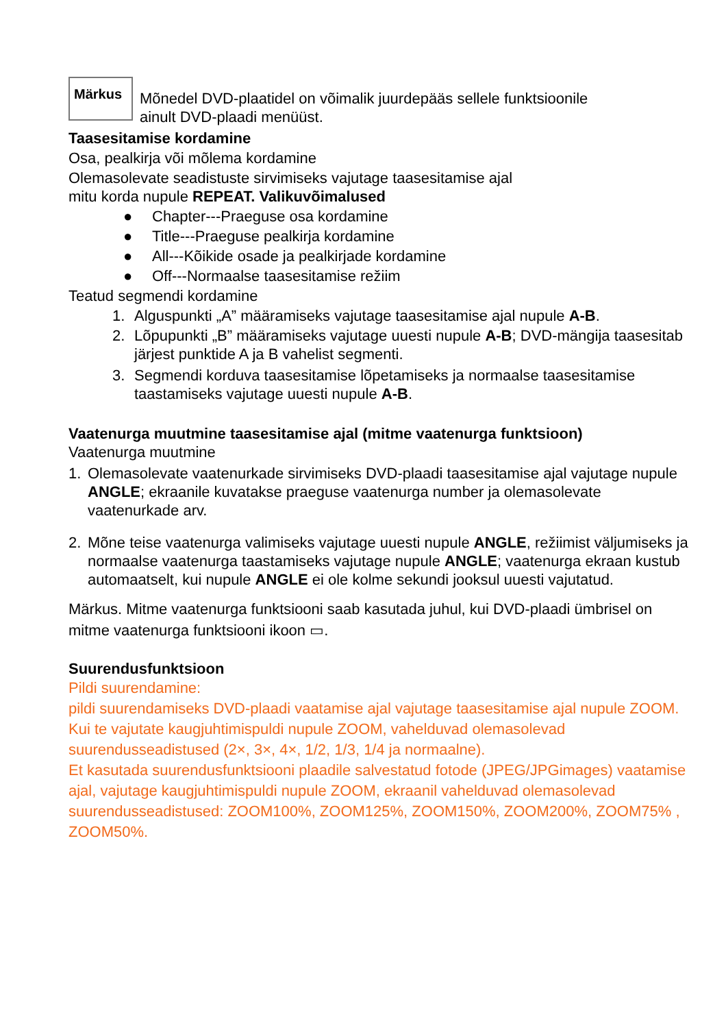Märkus
Mõnedel DVD-plaatidel on võimalik juurdepääs sellele funktsioonile
ainult DVD-plaadi menüüst.
Taasesitamise kordamine
Osa, pealkirja või mõlema kordamine
Olemasolevate seadistuste sirvimiseks vajutage taasesitamise ajal
mitu korda nupule REPEAT. Valikuvõimalused
● Chapter---Praeguse osa kordamine
● Title---Praeguse pealkirja kordamine
● All---Kõikide osade ja pealkirjade kordamine
● Off---Normaalse taasesitamise režiim
Teatud segmendi kordamine
1. Alguspunkti „A” määramiseks vajutage taasesitamise ajal nupule A-B.
2. Lõpupunkti „B” määramiseks vajutage uuesti nupule A-B; DVD-mängija taasesitab järjest punktide A ja B vahelist segmenti.
3. Segmendi korduva taasesitamise lõpetamiseks ja normaalse taasesitamise taastamiseks vajutage uuesti nupule A-B.
Vaatenurga muutmine taasesitamise ajal (mitme vaatenurga funktsioon)
Vaatenurga muutmine
1. Olemasolevate vaatenurkade sirvimiseks DVD-plaadi taasesitamise ajal vajutage nupule ANGLE; ekraanile kuvatakse praeguse vaatenurga number ja olemasolevate vaatenurkade arv.
2. Mõne teise vaatenurga valimiseks vajutage uuesti nupule ANGLE, režiimist väljumiseks ja normaalse vaatenurga taastamiseks vajutage nupule ANGLE; vaatenurga ekraan kustub automaatselt, kui nupule ANGLE ei ole kolme sekundi jooksul uuesti vajutatud.
Märkus. Mitme vaatenurga funktsiooni saab kasutada juhul, kui DVD-plaadi ümbrisel on mitme vaatenurga funktsiooni ikoon ▭.
Suurendusfunktsioon
Pildi suurendamine:
pildi suurendamiseks DVD-plaadi vaatamise ajal vajutage taasesitamise ajal nupule ZOOM. Kui te vajutate kaugjuhtimispuldi nupule ZOOM, vahelduvad olemasolevad suurendusseadistused (2×, 3×, 4×, 1/2, 1/3, 1/4 ja normaalne).
Et kasutada suurendusfunktsiooni plaadile salvestatud fotode (JPEG/JPGimages) vaatamise ajal, vajutage kaugjuhtimispuldi nupule ZOOM, ekraanil vahelduvad olemasolevad suurendusseadistused: ZOOM100%, ZOOM125%, ZOOM150%, ZOOM200%, ZOOM75% , ZOOM50%.